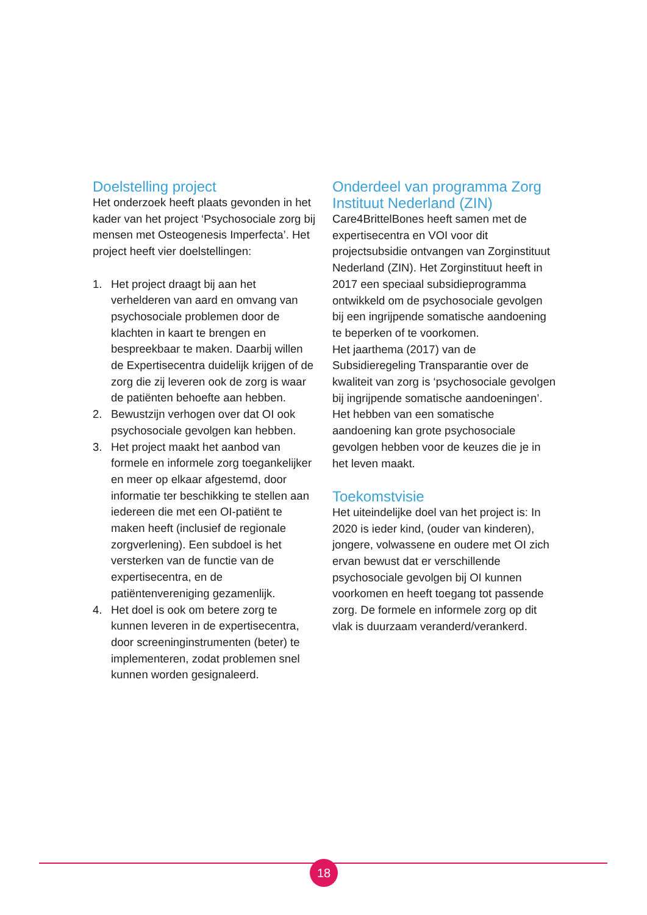Doelstelling project
Het onderzoek heeft plaats gevonden in het kader van het project ‘Psychosociale zorg bij mensen met Osteogenesis Imperfecta’. Het project heeft vier doelstellingen:
1. Het project draagt bij aan het verhelderen van aard en omvang van psychosociale problemen door de klachten in kaart te brengen en bespreekbaar te maken. Daarbij willen de Expertisecentra duidelijk krijgen of de zorg die zij leveren ook de zorg is waar de patiënten behoefte aan hebben.
2. Bewustzijn verhogen over dat OI ook psychosociale gevolgen kan hebben.
3. Het project maakt het aanbod van formele en informele zorg toegankelijker en meer op elkaar afgestemd, door informatie ter beschikking te stellen aan iedereen die met een OI-patiënt te maken heeft (inclusief de regionale zorgverlening). Een subdoel is het versterken van de functie van de expertisecentra, en de patiëntenvereniging gezamenlijk.
4. Het doel is ook om betere zorg te kunnen leveren in de expertisecentra, door screeninginstrumenten (beter) te implementeren, zodat problemen snel kunnen worden gesignaleerd.
Onderdeel van programma Zorg Instituut Nederland (ZIN)
Care4BrittelBones heeft samen met de expertisecentra en VOI voor dit projectsubsidie ontvangen van Zorginstituut Nederland (ZIN). Het Zorginstituut heeft in 2017 een speciaal subsidieprogramma ontwikkeld om de psychosociale gevolgen bij een ingrijpende somatische aandoening te beperken of te voorkomen.
Het jaarthema (2017) van de Subsidieregeling Transparantie over de kwaliteit van zorg is ‘psychosociale gevolgen bij ingrijpende somatische aandoeningen’. Het hebben van een somatische aandoening kan grote psychosociale gevolgen hebben voor de keuzes die je in het leven maakt.
Toekomstvisie
Het uiteindelijke doel van het project is: In 2020 is ieder kind, (ouder van kinderen), jongere, volwassene en oudere met OI zich ervan bewust dat er verschillende psychosociale gevolgen bij OI kunnen voorkomen en heeft toegang tot passende zorg. De formele en informele zorg op dit vlak is duurzaam veranderd/verankerd.
18